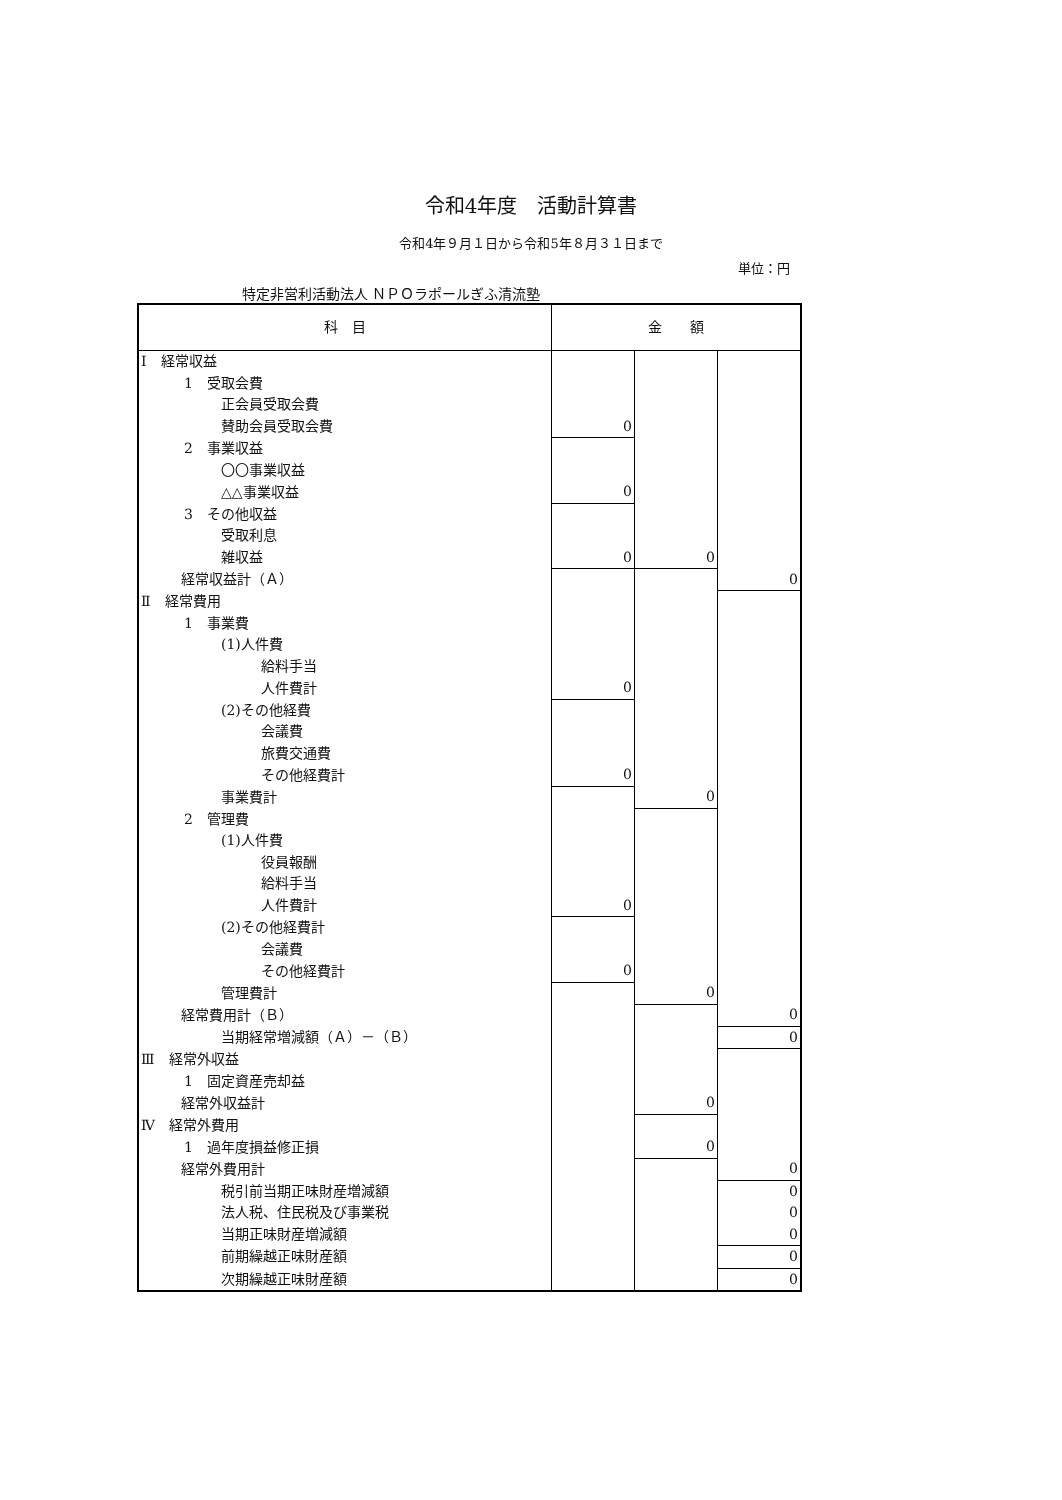令和4年度　活動計算書
令和4年９月１日から令和5年８月３１日まで
単位：円
特定非営利活動法人 ＮＰＯラポールぎふ清流塾
| 科 目 | 金 額 | | |
| --- | --- | --- | --- |
| Ⅰ 経常収益 | | | |
| 1 受取会費 | | | |
| 正会員受取会費 | | | |
| 賛助会員受取会費 | 0 | | |
| 2 事業収益 | | | |
| 〇〇事業収益 | | | |
| △△事業収益 | 0 | | |
| 3 その他収益 | | | |
| 受取利息 | | | |
| 雑収益 | 0 | 0 | |
| 経常収益計（Ａ） | | | 0 |
| Ⅱ 経常費用 | | | |
| 1 事業費 | | | |
| (1)人件費 | | | |
| 給料手当 | | | |
| 人件費計 | 0 | | |
| (2)その他経費 | | | |
| 会議費 | | | |
| 旅費交通費 | | | |
| その他経費計 | 0 | | |
| 事業費計 | | 0 | |
| 2 管理費 | | | |
| (1)人件費 | | | |
| 役員報酬 | | | |
| 給料手当 | | | |
| 人件費計 | 0 | | |
| (2)その他経費計 | | | |
| 会議費 | | | |
| その他経費計 | 0 | | |
| 管理費計 | | 0 | |
| 経常費用計（Ｂ） | | | 0 |
| 当期経常増減額（Ａ）－（Ｂ） | | | 0 |
| Ⅲ 経常外収益 | | | |
| 1 固定資産売却益 | | | |
| 経常外収益計 | | 0 | |
| Ⅳ 経常外費用 | | | |
| 1 過年度損益修正損 | | 0 | |
| 経常外費用計 | | | 0 |
| 税引前当期正味財産増減額 | | | 0 |
| 法人税、住民税及び事業税 | | | 0 |
| 当期正味財産増減額 | | | 0 |
| 前期繰越正味財産額 | | | 0 |
| 次期繰越正味財産額 | | | 0 |